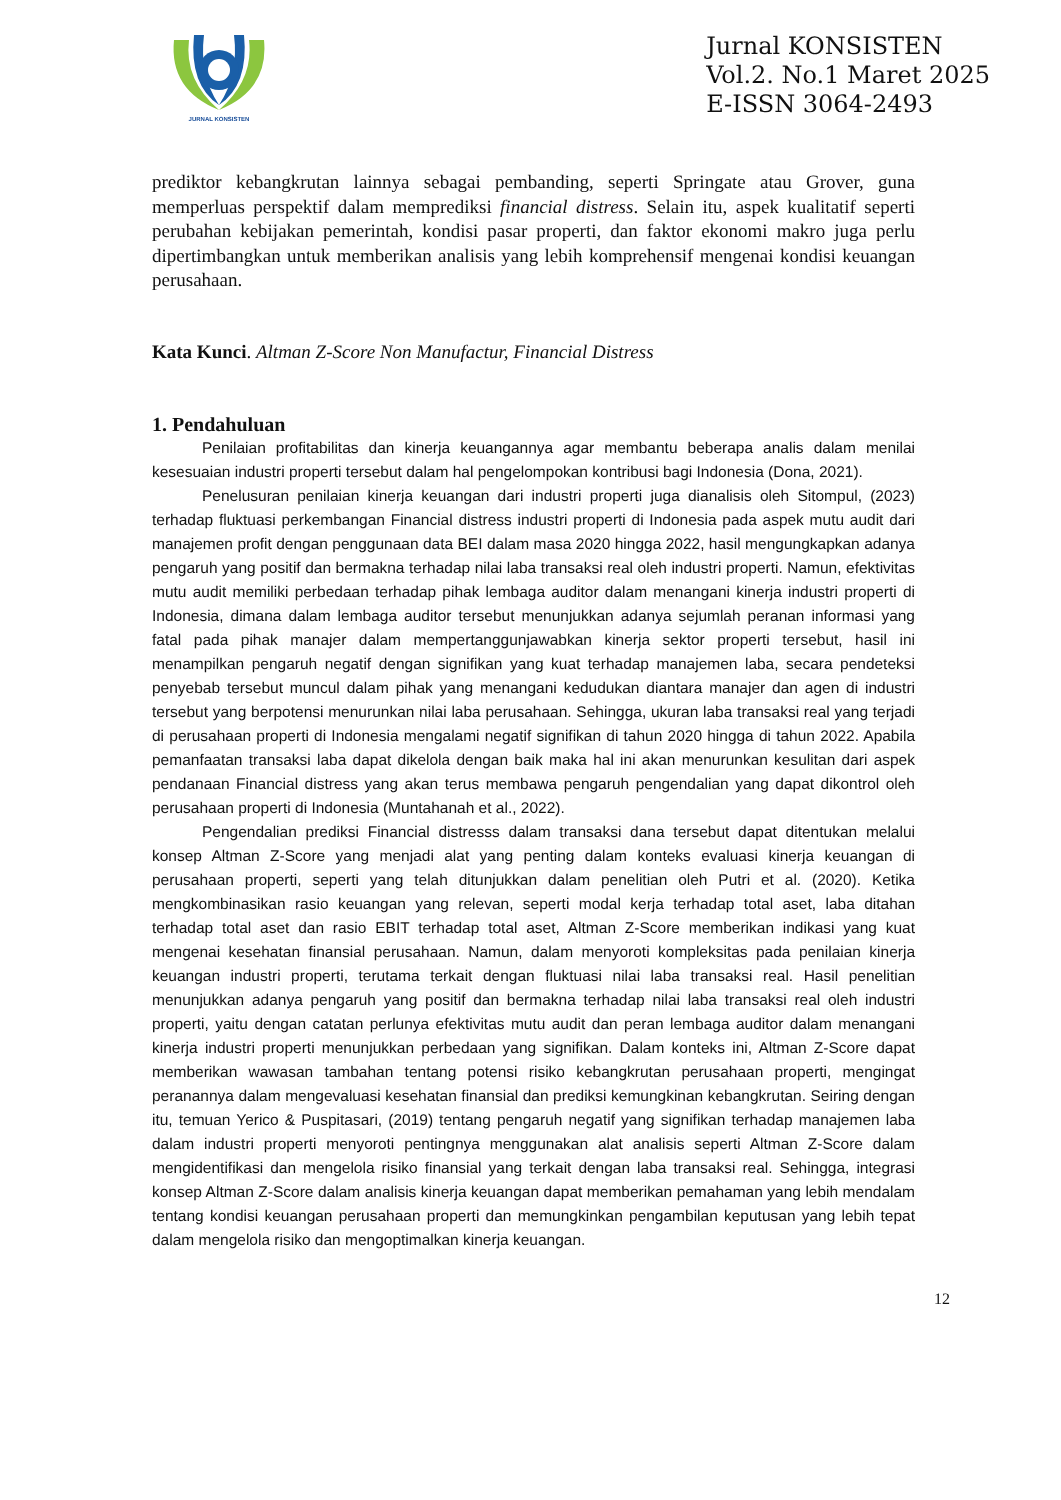JURNAL KONSISTEN
Jurnal KONSISTEN
Vol.2. No.1 Maret 2025
E-ISSN 3064-2493
prediktor kebangkrutan lainnya sebagai pembanding, seperti Springate atau Grover, guna memperluas perspektif dalam memprediksi financial distress. Selain itu, aspek kualitatif seperti perubahan kebijakan pemerintah, kondisi pasar properti, dan faktor ekonomi makro juga perlu dipertimbangkan untuk memberikan analisis yang lebih komprehensif mengenai kondisi keuangan perusahaan.
Kata Kunci. Altman Z-Score Non Manufactur, Financial Distress
1. Pendahuluan
Penilaian profitabilitas dan kinerja keuangannya agar membantu beberapa analis dalam menilai kesesuaian industri properti tersebut dalam hal pengelompokan kontribusi bagi Indonesia (Dona, 2021).
Penelusuran penilaian kinerja keuangan dari industri properti juga dianalisis oleh Sitompul, (2023) terhadap fluktuasi perkembangan Financial distress industri properti di Indonesia pada aspek mutu audit dari manajemen profit dengan penggunaan data BEI dalam masa 2020 hingga 2022, hasil mengungkapkan adanya pengaruh yang positif dan bermakna terhadap nilai laba transaksi real oleh industri properti. Namun, efektivitas mutu audit memiliki perbedaan terhadap pihak lembaga auditor dalam menangani kinerja industri properti di Indonesia, dimana dalam lembaga auditor tersebut menunjukkan adanya sejumlah peranan informasi yang fatal pada pihak manajer dalam mempertanggunjawabkan kinerja sektor properti tersebut, hasil ini menampilkan pengaruh negatif dengan signifikan yang kuat terhadap manajemen laba, secara pendeteksi penyebab tersebut muncul dalam pihak yang menangani kedudukan diantara manajer dan agen di industri tersebut yang berpotensi menurunkan nilai laba perusahaan. Sehingga, ukuran laba transaksi real yang terjadi di perusahaan properti di Indonesia mengalami negatif signifikan di tahun 2020 hingga di tahun 2022. Apabila pemanfaatan transaksi laba dapat dikelola dengan baik maka hal ini akan menurunkan kesulitan dari aspek pendanaan Financial distress yang akan terus membawa pengaruh pengendalian yang dapat dikontrol oleh perusahaan properti di Indonesia (Muntahanah et al., 2022).
Pengendalian prediksi Financial distresss dalam transaksi dana tersebut dapat ditentukan melalui konsep Altman Z-Score yang menjadi alat yang penting dalam konteks evaluasi kinerja keuangan di perusahaan properti, seperti yang telah ditunjukkan dalam penelitian oleh Putri et al. (2020). Ketika mengkombinasikan rasio keuangan yang relevan, seperti modal kerja terhadap total aset, laba ditahan terhadap total aset dan rasio EBIT terhadap total aset, Altman Z-Score memberikan indikasi yang kuat mengenai kesehatan finansial perusahaan. Namun, dalam menyoroti kompleksitas pada penilaian kinerja keuangan industri properti, terutama terkait dengan fluktuasi nilai laba transaksi real. Hasil penelitian menunjukkan adanya pengaruh yang positif dan bermakna terhadap nilai laba transaksi real oleh industri properti, yaitu dengan catatan perlunya efektivitas mutu audit dan peran lembaga auditor dalam menangani kinerja industri properti menunjukkan perbedaan yang signifikan. Dalam konteks ini, Altman Z-Score dapat memberikan wawasan tambahan tentang potensi risiko kebangkrutan perusahaan properti, mengingat peranannya dalam mengevaluasi kesehatan finansial dan prediksi kemungkinan kebangkrutan. Seiring dengan itu, temuan Yerico & Puspitasari, (2019) tentang pengaruh negatif yang signifikan terhadap manajemen laba dalam industri properti menyoroti pentingnya menggunakan alat analisis seperti Altman Z-Score dalam mengidentifikasi dan mengelola risiko finansial yang terkait dengan laba transaksi real. Sehingga, integrasi konsep Altman Z-Score dalam analisis kinerja keuangan dapat memberikan pemahaman yang lebih mendalam tentang kondisi keuangan perusahaan properti dan memungkinkan pengambilan keputusan yang lebih tepat dalam mengelola risiko dan mengoptimalkan kinerja keuangan.
12